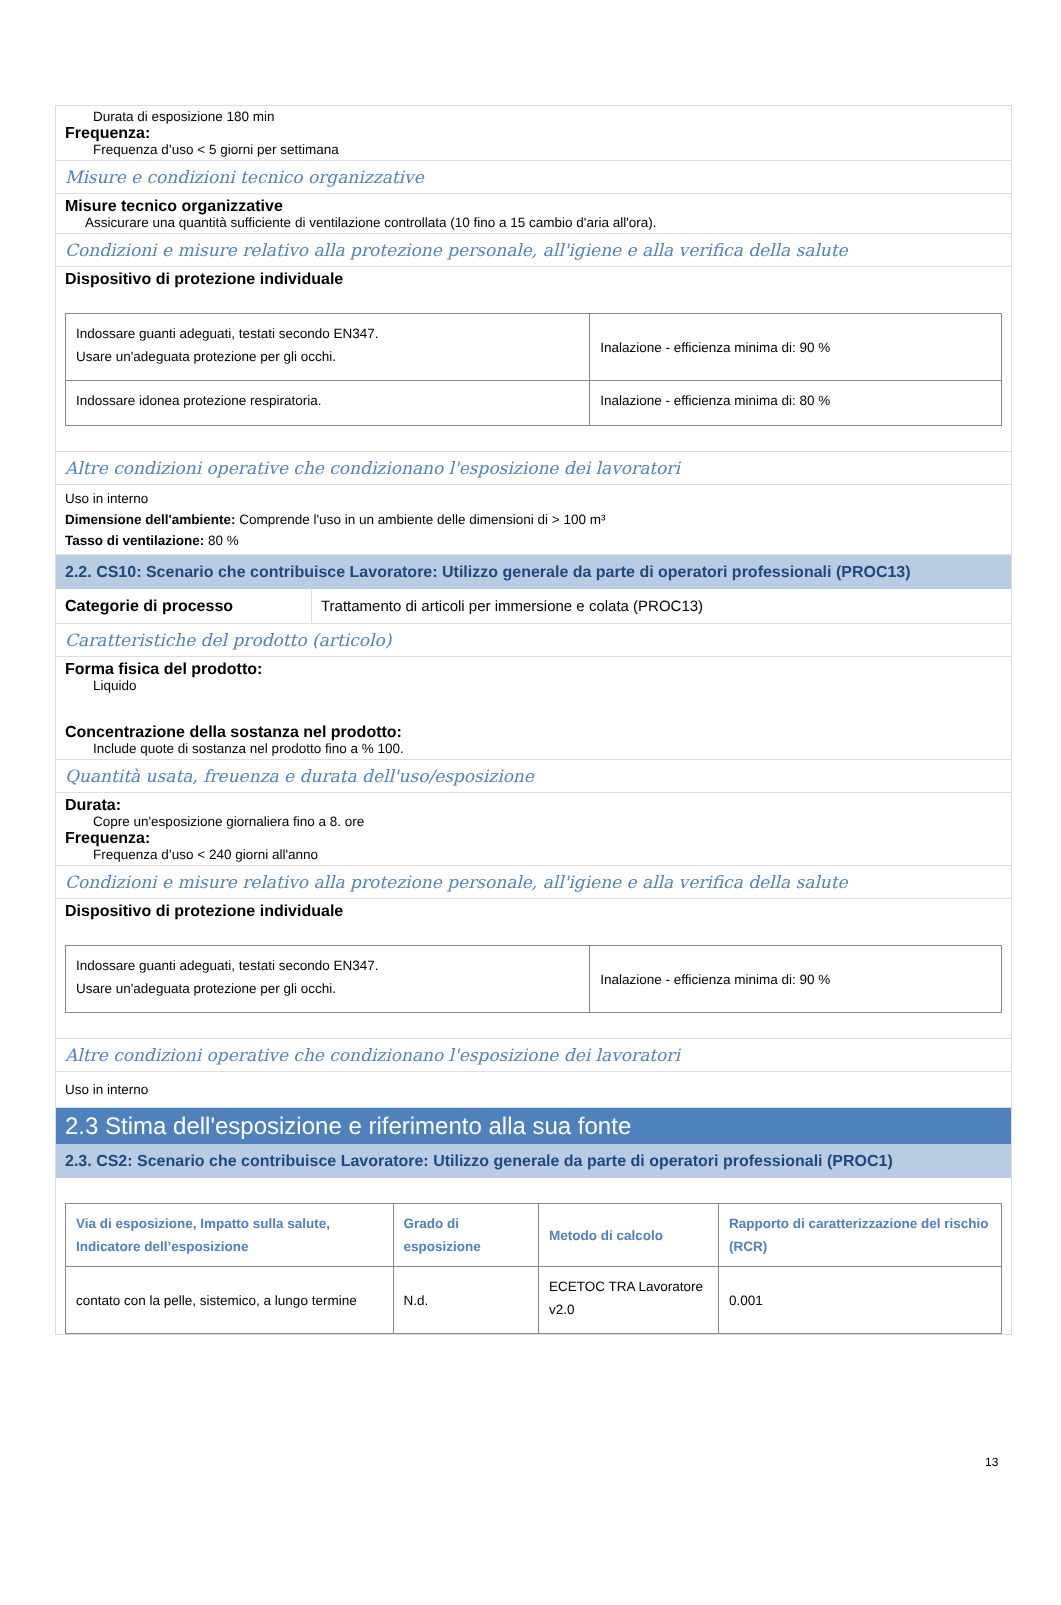Durata di esposizione 180 min
Frequenza:
Frequenza d’uso < 5 giorni per settimana
Misure e condizioni tecnico organizzative
Misure tecnico organizzative
Assicurare una quantità sufficiente di ventilazione controllata (10 fino a 15 cambio d'aria all'ora).
Condizioni e misure relativo alla protezione personale, all'igiene e alla verifica della salute
Dispositivo di protezione individuale
| Indossare guanti adeguati, testati secondo EN347. Usare un'adeguata protezione per gli occhi. | Inalazione - efficienza minima di: 90 % |
| Indossare idonea protezione respiratoria. | Inalazione - efficienza minima di: 80 % |
Altre condizioni operative che condizionano l'esposizione dei lavoratori
Uso in interno
Dimensione dell'ambiente: Comprende l'uso in un ambiente delle dimensioni di > 100 m³
Tasso di ventilazione: 80 %
2.2. CS10: Scenario che contribuisce Lavoratore: Utilizzo generale da parte di operatori professionali (PROC13)
Categorie di processo Trattamento di articoli per immersione e colata (PROC13)
Caratteristiche del prodotto (articolo)
Forma fisica del prodotto:
Liquido
Concentrazione della sostanza nel prodotto:
Include quote di sostanza nel prodotto fino a % 100.
Quantità usata, freuenza e durata dell'uso/esposizione
Durata:
Copre un'esposizione giornaliera fino a 8. ore
Frequenza:
Frequenza d’uso < 240 giorni all'anno
Condizioni e misure relativo alla protezione personale, all'igiene e alla verifica della salute
Dispositivo di protezione individuale
| Indossare guanti adeguati, testati secondo EN347. Usare un'adeguata protezione per gli occhi. | Inalazione - efficienza minima di: 90 % |
Altre condizioni operative che condizionano l'esposizione dei lavoratori
Uso in interno
2.3 Stima dell'esposizione e riferimento alla sua fonte
2.3. CS2: Scenario che contribuisce Lavoratore: Utilizzo generale da parte di operatori professionali (PROC1)
| Via di esposizione, Impatto sulla salute, Indicatore dell’esposizione | Grado di esposizione | Metodo di calcolo | Rapporto di caratterizzazione del rischio (RCR) |
| --- | --- | --- | --- |
| contato con la pelle, sistemico, a lungo termine | N.d. | ECETOC TRA Lavoratore v2.0 | 0.001 |
13